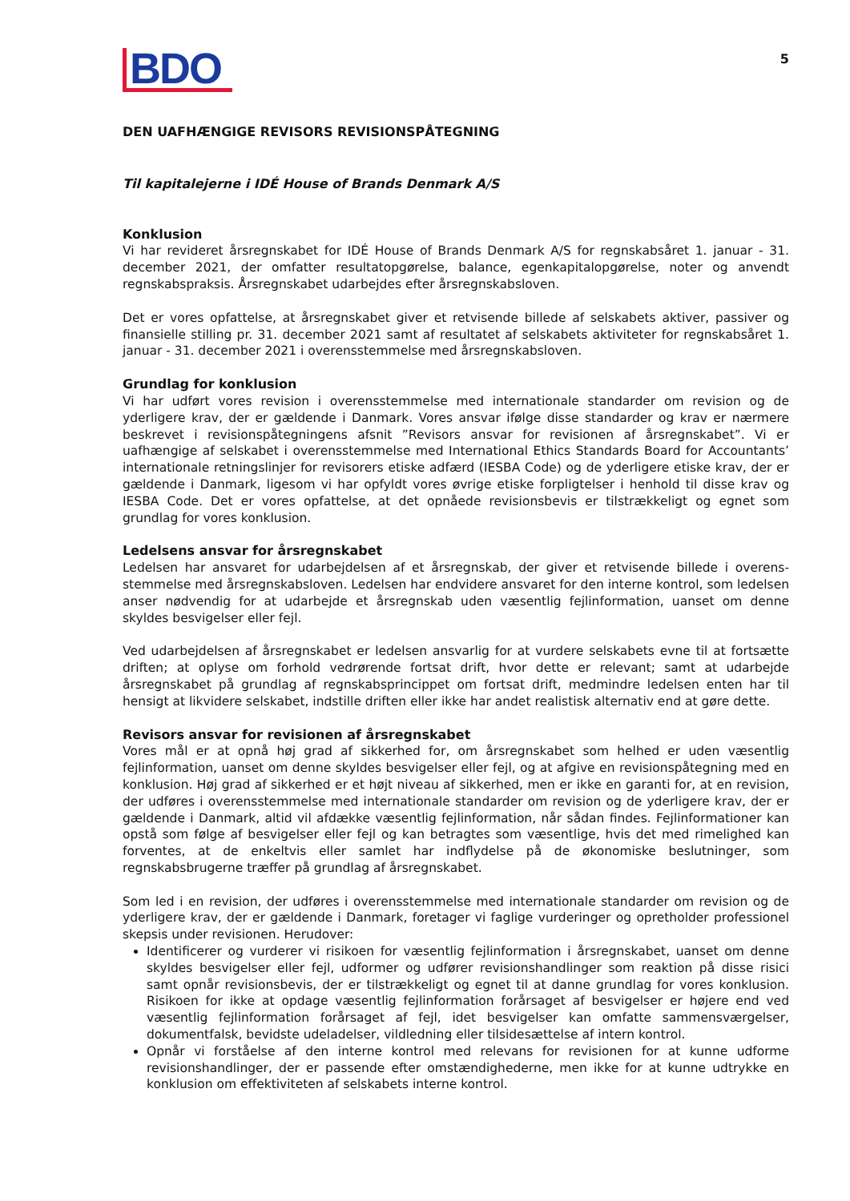BDO
5
DEN UAFHÆNGIGE REVISORS REVISIONSPÅTEGNING
Til kapitalejerne i IDÉ House of Brands Denmark A/S
Konklusion
Vi har revideret årsregnskabet for IDÉ House of Brands Denmark A/S for regnskabsåret 1. januar - 31. december 2021, der omfatter resultatopgørelse, balance, egenkapitalopgørelse, noter og anvendt regnskabspraksis. Årsregnskabet udarbejdes efter årsregnskabsloven.
Det er vores opfattelse, at årsregnskabet giver et retvisende billede af selskabets aktiver, passiver og finansielle stilling pr. 31. december 2021 samt af resultatet af selskabets aktiviteter for regnskabsåret 1. januar - 31. december 2021 i overensstemmelse med årsregnskabsloven.
Grundlag for konklusion
Vi har udført vores revision i overensstemmelse med internationale standarder om revision og de yderligere krav, der er gældende i Danmark. Vores ansvar ifølge disse standarder og krav er nærmere beskrevet i revisionspåtegningens afsnit ”Revisors ansvar for revisionen af årsregnskabet”. Vi er uafhængige af selskabet i overensstemmelse med International Ethics Standards Board for Accountants’ internationale retningslinjer for revisorers etiske adfærd (IESBA Code) og de yderligere etiske krav, der er gældende i Danmark, ligesom vi har opfyldt vores øvrige etiske forpligtelser i henhold til disse krav og IESBA Code. Det er vores opfattelse, at det opnåede revisionsbevis er tilstrækkeligt og egnet som grundlag for vores konklusion.
Ledelsens ansvar for årsregnskabet
Ledelsen har ansvaret for udarbejdelsen af et årsregnskab, der giver et retvisende billede i overens-stemmelse med årsregnskabsloven. Ledelsen har endvidere ansvaret for den interne kontrol, som ledelsen anser nødvendig for at udarbejde et årsregnskab uden væsentlig fejlinformation, uanset om denne skyldes besvigelser eller fejl.
Ved udarbejdelsen af årsregnskabet er ledelsen ansvarlig for at vurdere selskabets evne til at fortsætte driften; at oplyse om forhold vedrørende fortsat drift, hvor dette er relevant; samt at udarbejde årsregnskabet på grundlag af regnskabsprincippet om fortsat drift, medmindre ledelsen enten har til hensigt at likvidere selskabet, indstille driften eller ikke har andet realistisk alternativ end at gøre dette.
Revisors ansvar for revisionen af årsregnskabet
Vores mål er at opnå høj grad af sikkerhed for, om årsregnskabet som helhed er uden væsentlig fejlinformation, uanset om denne skyldes besvigelser eller fejl, og at afgive en revisionspåtegning med en konklusion. Høj grad af sikkerhed er et højt niveau af sikkerhed, men er ikke en garanti for, at en revision, der udføres i overensstemmelse med internationale standarder om revision og de yderligere krav, der er gældende i Danmark, altid vil afdække væsentlig fejlinformation, når sådan findes. Fejlinformationer kan opstå som følge af besvigelser eller fejl og kan betragtes som væsentlige, hvis det med rimelighed kan forventes, at de enkeltvis eller samlet har indflydelse på de økonomiske beslutninger, som regnskabsbrugerne træffer på grundlag af årsregnskabet.
Som led i en revision, der udføres i overensstemmelse med internationale standarder om revision og de yderligere krav, der er gældende i Danmark, foretager vi faglige vurderinger og opretholder professionel skepsis under revisionen. Herudover:
Identificerer og vurderer vi risikoen for væsentlig fejlinformation i årsregnskabet, uanset om denne skyldes besvigelser eller fejl, udformer og udfører revisionshandlinger som reaktion på disse risici samt opnår revisionsbevis, der er tilstrækkeligt og egnet til at danne grundlag for vores konklusion. Risikoen for ikke at opdage væsentlig fejlinformation forårsaget af besvigelser er højere end ved væsentlig fejlinformation forårsaget af fejl, idet besvigelser kan omfatte sammensværgelser, dokumentfalsk, bevidste udeladelser, vildledning eller tilsidesættelse af intern kontrol.
Opnår vi forståelse af den interne kontrol med relevans for revisionen for at kunne udforme revisionshandlinger, der er passende efter omstændighederne, men ikke for at kunne udtrykke en konklusion om effektiviteten af selskabets interne kontrol.